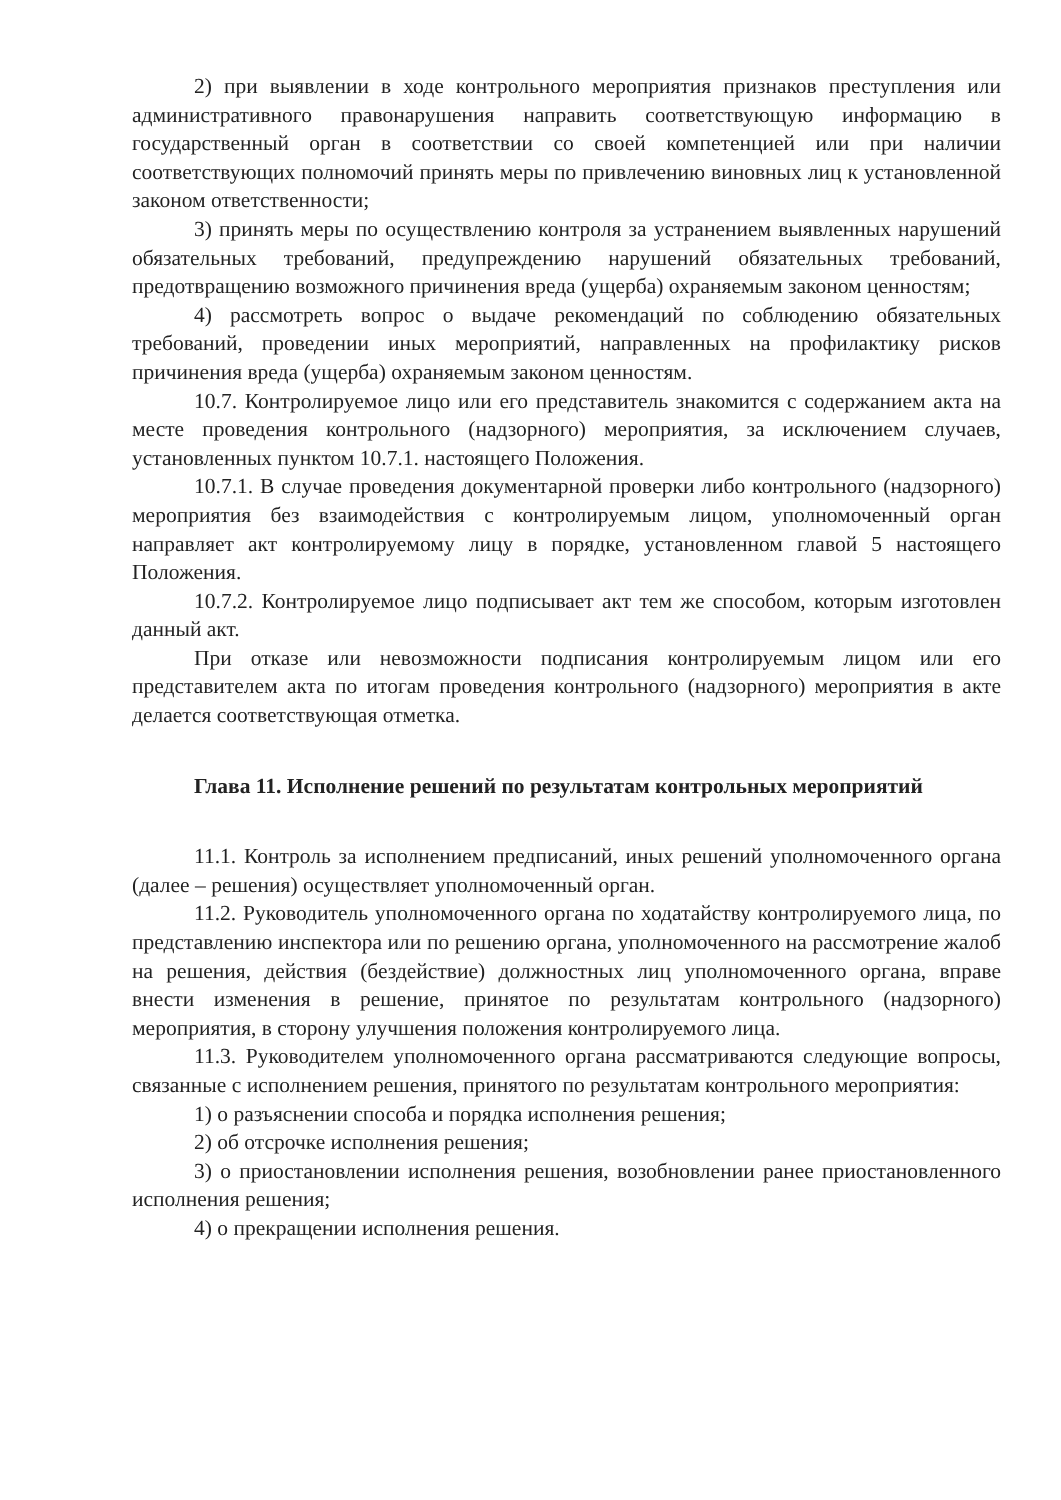2) при выявлении в ходе контрольного мероприятия признаков преступления или административного правонарушения направить соответствующую информацию в государственный орган в соответствии со своей компетенцией или при наличии соответствующих полномочий принять меры по привлечению виновных лиц к установленной законом ответственности;
3) принять меры по осуществлению контроля за устранением выявленных нарушений обязательных требований, предупреждению нарушений обязательных требований, предотвращению возможного причинения вреда (ущерба) охраняемым законом ценностям;
4) рассмотреть вопрос о выдаче рекомендаций по соблюдению обязательных требований, проведении иных мероприятий, направленных на профилактику рисков причинения вреда (ущерба) охраняемым законом ценностям.
10.7. Контролируемое лицо или его представитель знакомится с содержанием акта на месте проведения контрольного (надзорного) мероприятия, за исключением случаев, установленных пунктом 10.7.1. настоящего Положения.
10.7.1. В случае проведения документарной проверки либо контрольного (надзорного) мероприятия без взаимодействия с контролируемым лицом, уполномоченный орган направляет акт контролируемому лицу в порядке, установленном главой 5 настоящего Положения.
10.7.2. Контролируемое лицо подписывает акт тем же способом, которым изготовлен данный акт.
При отказе или невозможности подписания контролируемым лицом или его представителем акта по итогам проведения контрольного (надзорного) мероприятия в акте делается соответствующая отметка.
Глава 11. Исполнение решений по результатам контрольных мероприятий
11.1. Контроль за исполнением предписаний, иных решений уполномоченного органа (далее – решения) осуществляет уполномоченный орган.
11.2. Руководитель уполномоченного органа по ходатайству контролируемого лица, по представлению инспектора или по решению органа, уполномоченного на рассмотрение жалоб на решения, действия (бездействие) должностных лиц уполномоченного органа, вправе внести изменения в решение, принятое по результатам контрольного (надзорного) мероприятия, в сторону улучшения положения контролируемого лица.
11.3. Руководителем уполномоченного органа рассматриваются следующие вопросы, связанные с исполнением решения, принятого по результатам контрольного мероприятия:
1) о разъяснении способа и порядка исполнения решения;
2) об отсрочке исполнения решения;
3) о приостановлении исполнения решения, возобновлении ранее приостановленного исполнения решения;
4) о прекращении исполнения решения.